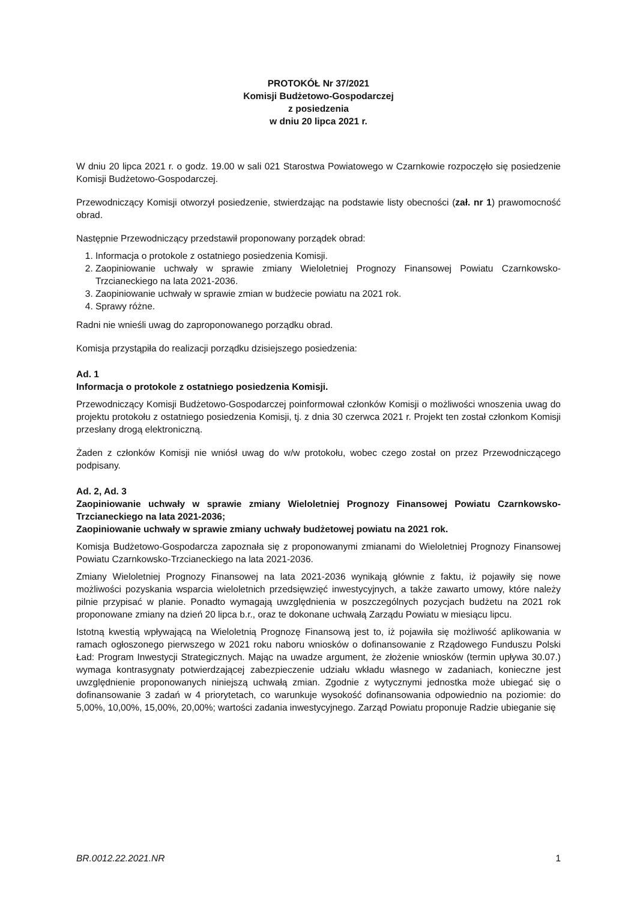PROTOKÓŁ Nr 37/2021
Komisji Budżetowo-Gospodarczej
z posiedzenia
w dniu 20 lipca 2021 r.
W dniu 20 lipca 2021 r. o godz. 19.00 w sali 021 Starostwa Powiatowego w Czarnkowie rozpoczęło się posiedzenie Komisji Budżetowo-Gospodarczej.
Przewodniczący Komisji otworzył posiedzenie, stwierdzając na podstawie listy obecności (zał. nr 1) prawomocność obrad.
Następnie Przewodniczący przedstawił proponowany porządek obrad:
1. Informacja o protokole z ostatniego posiedzenia Komisji.
2. Zaopiniowanie uchwały w sprawie zmiany Wieloletniej Prognozy Finansowej Powiatu Czarnkowsko-Trzcianeckiego na lata 2021-2036.
3. Zaopiniowanie uchwały w sprawie zmian w budżecie powiatu na 2021 rok.
4. Sprawy różne.
Radni nie wnieśli uwag do zaproponowanego porządku obrad.
Komisja przystąpiła do realizacji porządku dzisiejszego posiedzenia:
Ad. 1
Informacja o protokole z ostatniego posiedzenia Komisji.
Przewodniczący Komisji Budżetowo-Gospodarczej poinformował członków Komisji o możliwości wnoszenia uwag do projektu protokołu z ostatniego posiedzenia Komisji, tj. z dnia 30 czerwca 2021 r. Projekt ten został członkom Komisji przesłany drogą elektroniczną.
Żaden z członków Komisji nie wniósł uwag do w/w protokołu, wobec czego został on przez Przewodniczącego podpisany.
Ad. 2, Ad. 3
Zaopiniowanie uchwały w sprawie zmiany Wieloletniej Prognozy Finansowej Powiatu Czarnkowsko-Trzcianeckiego na lata 2021-2036;
Zaopiniowanie uchwały w sprawie zmiany uchwały budżetowej powiatu na 2021 rok.
Komisja Budżetowo-Gospodarcza zapoznała się z proponowanymi zmianami do Wieloletniej Prognozy Finansowej Powiatu Czarnkowsko-Trzcianeckiego na lata 2021-2036.
Zmiany Wieloletniej Prognozy Finansowej na lata 2021-2036 wynikają głównie z faktu, iż pojawiły się nowe możliwości pozyskania wsparcia wieloletnich przedsięwzięć inwestycyjnych, a także zawarto umowy, które należy pilnie przypisać w planie. Ponadto wymagają uwzględnienia w poszczególnych pozycjach budżetu na 2021 rok proponowane zmiany na dzień 20 lipca b.r., oraz te dokonane uchwałą Zarządu Powiatu w miesiącu lipcu.
Istotną kwestią wpływającą na Wieloletnią Prognozę Finansową jest to, iż pojawiła się możliwość aplikowania w ramach ogłoszonego pierwszego w 2021 roku naboru wniosków o dofinansowanie z Rządowego Funduszu Polski Ład: Program Inwestycji Strategicznych. Mając na uwadze argument, że złożenie wniosków (termin upływa 30.07.) wymaga kontrasygnaty potwierdzającej zabezpieczenie udziału wkładu własnego w zadaniach, konieczne jest uwzględnienie proponowanych niniejszą uchwałą zmian. Zgodnie z wytycznymi jednostka może ubiegać się o dofinansowanie 3 zadań w 4 priorytetach, co warunkuje wysokość dofinansowania odpowiednio na poziomie: do 5,00%, 10,00%, 15,00%, 20,00%; wartości zadania inwestycyjnego. Zarząd Powiatu proponuje Radzie ubieganie się
BR.0012.22.2021.NR 1